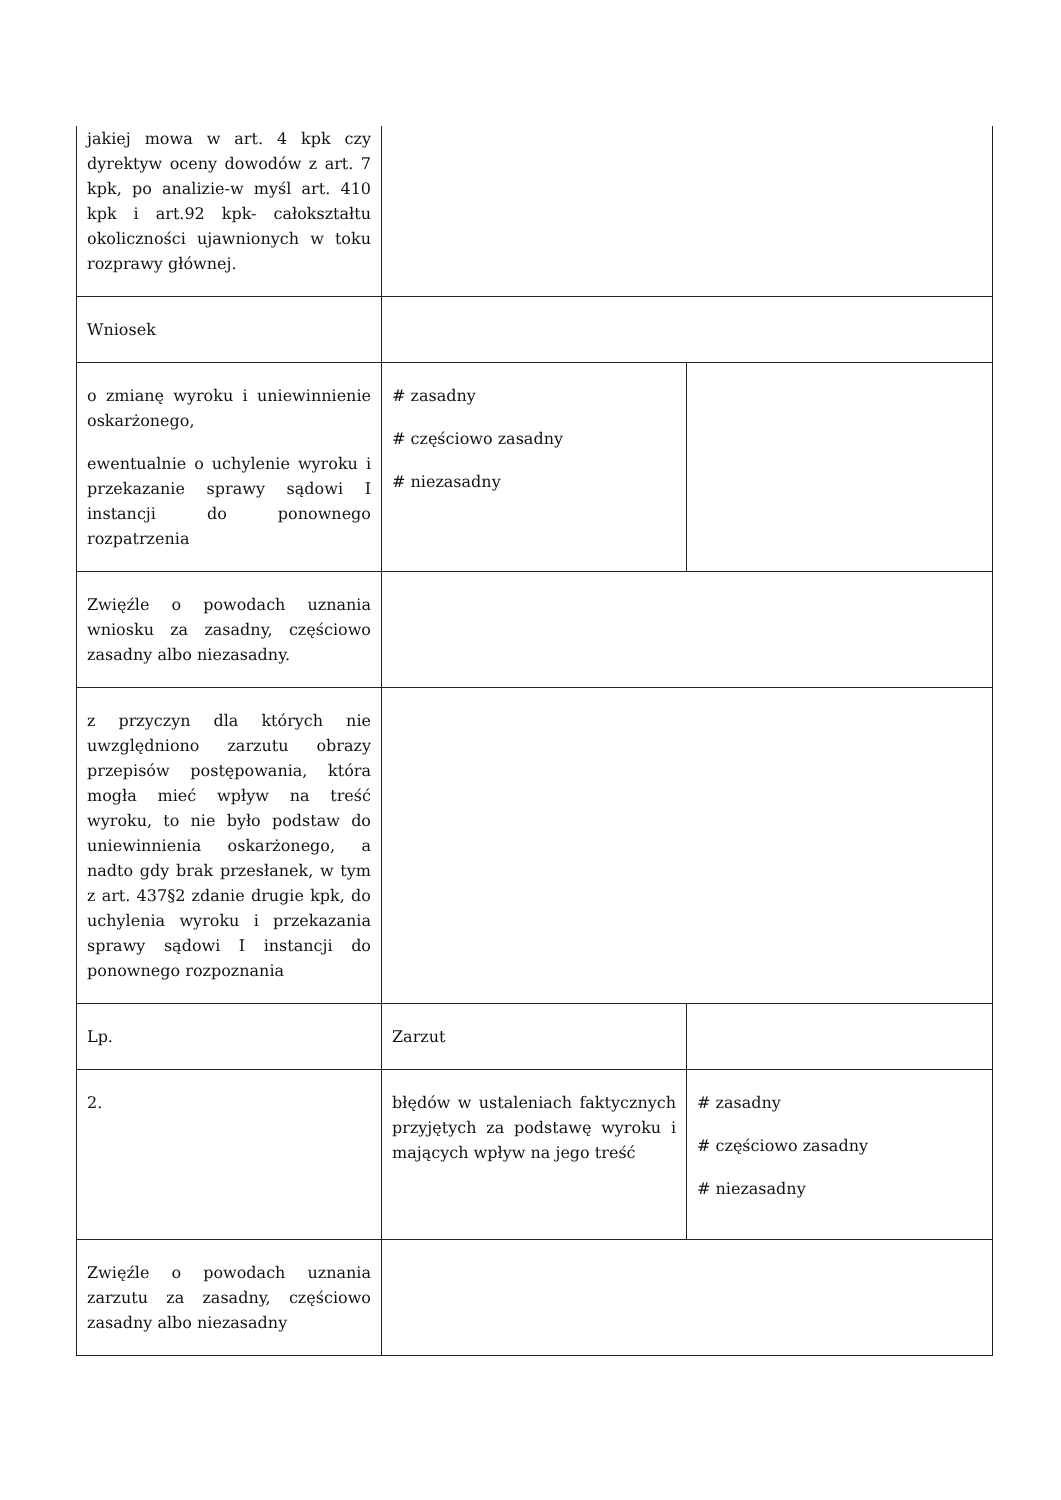| jakiej mowa w art. 4 kpk czy dyrektyw oceny dowodów z art. 7 kpk, po analizie-w myśl art. 410 kpk i art.92 kpk- całokształtu okoliczności ujawnionych w toku rozprawy głównej. | | |
| Wniosek | | |
| o zmianę wyroku i uniewinnienie oskarżonego, ewentualnie o uchylenie wyroku i przekazanie sprawy sądowi I instancji do ponownego rozpatrzenia | # zasadny # częściowo zasadny # niezasadny | |
| Zwięźle o powodach uznania wniosku za zasadny, częściowo zasadny albo niezasadny. | | |
| z przyczyn dla których nie uwzględniono zarzutu obrazy przepisów postępowania, która mogła mieć wpływ na treść wyroku, to nie było podstaw do uniewinnienia oskarżonego, a nadto gdy brak przesłanek, w tym z art. 437§2 zdanie drugie kpk, do uchylenia wyroku i przekazania sprawy sądowi I instancji do ponownego rozpoznania | | |
| Lp. | Zarzut | |
| 2. | błędów w ustaleniach faktycznych przyjętych za podstawę wyroku i mających wpływ na jego treść | # zasadny # częściowo zasadny # niezasadny |
| Zwięźle o powodach uznania zarzutu za zasadny, częściowo zasadny albo niezasadny | | |